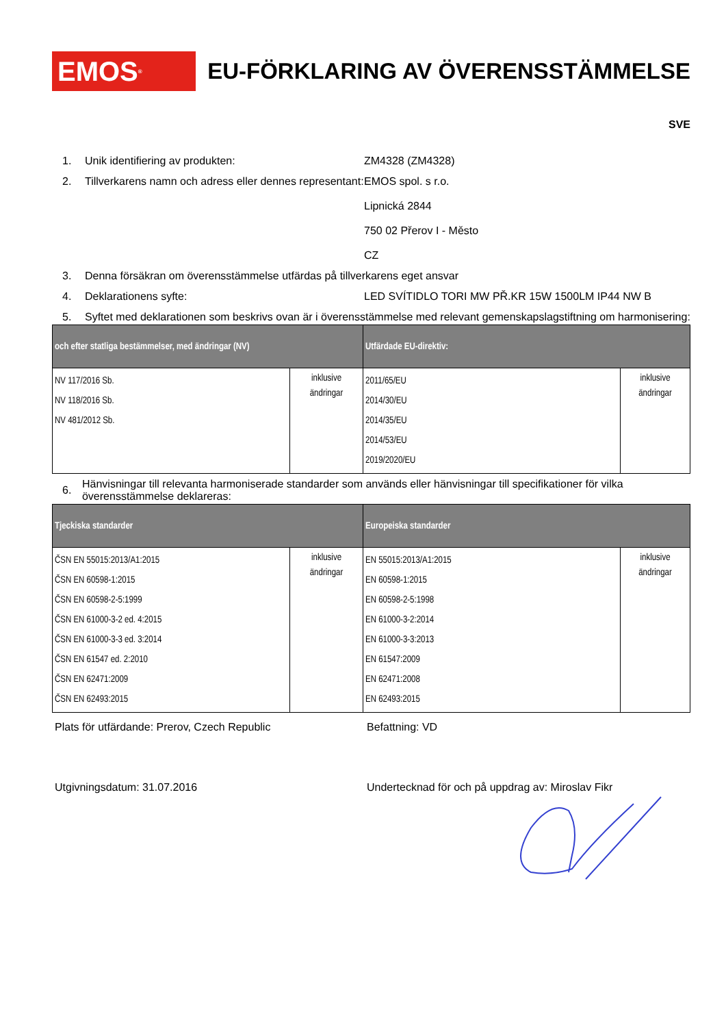EMOS<sup>®</sup>
EU-FÖRKLARING AV ÖVERENSSTÄMMELSE
SVE
1. Unik identifiering av produkten: ZM4328 (ZM4328)
2. Tillverkarens namn och adress eller dennes representant:
EMOS spol. s r.o.
Lipnická 2844
750 02 Přerov I - Město
CZ
3. Denna försäkran om överensstämmelse utfärdas på tillverkarens eget ansvar
4. Deklarationens syfte: LED SVÍTIDLO TORI MW PŘ.KR 15W 1500LM IP44 NW B
5. Syftet med deklarationen som beskrivs ovan är i överensstämmelse med relevant gemenskapslagstiftning om harmonisering:
| och efter statliga bestämmelser, med ändringar (NV) | | Utfärdade EU-direktiv: | |
| --- | --- | --- | --- |
| NV 117/2016 Sb. NV 118/2016 Sb. NV 481/2012 Sb. | inklusive ändringar | 2011/65/EU 2014/30/EU 2014/35/EU 2014/53/EU 2019/2020/EU | inklusive ändringar |
6.
Hänvisningar till relevanta harmoniserade standarder som används eller hänvisningar till specifikationer för vilka överensstämmelse deklareras:
| Tjeckiska standarder | | Europeiska standarder | |
| --- | --- | --- | --- |
| ČSN EN 55015:2013/A1:2015 ČSN EN 60598-1:2015 ČSN EN 60598-2-5:1999 ČSN EN 61000-3-2 ed. 4:2015 ČSN EN 61000-3-3 ed. 3:2014 ČSN EN 61547 ed. 2:2010 ČSN EN 62471:2009 ČSN EN 62493:2015 | inklusive ändringar | EN 55015:2013/A1:2015 EN 60598-1:2015 EN 60598-2-5:1998 EN 61000-3-2:2014 EN 61000-3-3:2013 EN 61547:2009 EN 62471:2008 EN 62493:2015 | inklusive ändringar |
Plats för utfärdande: Prerov, Czech Republic Befattning: VD
Utgivningsdatum: 31.07.2016 Undertecknad för och på uppdrag av: Miroslav Fikr